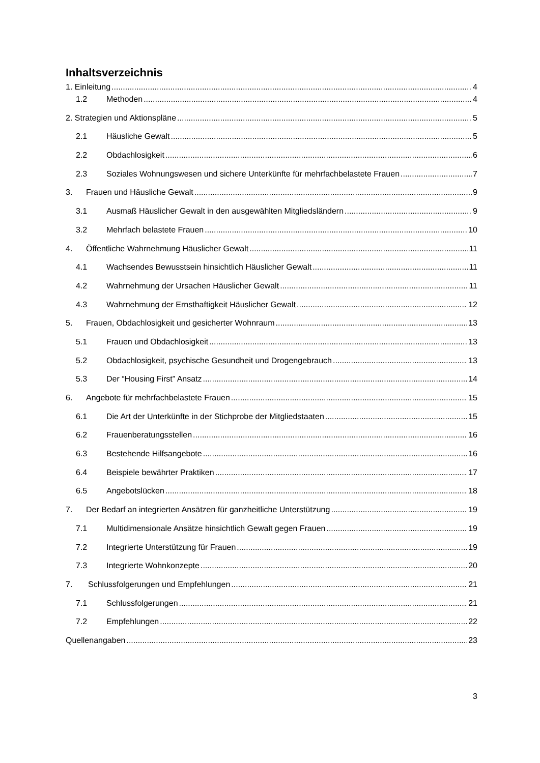Inhaltsverzeichnis
1. Einleitung 4
1.2 Methoden 4
2. Strategien und Aktionspläne 5
2.1 Häusliche Gewalt 5
2.2 Obdachlosigkeit 6
2.3 Soziales Wohnungswesen und sichere Unterkünfte für mehrfachbelastete Frauen 7
3. Frauen und Häusliche Gewalt 9
3.1 Ausmaß Häuslicher Gewalt in den ausgewählten Mitgliedsländern 9
3.2 Mehrfach belastete Frauen 10
4. Öffentliche Wahrnehmung Häuslicher Gewalt 11
4.1 Wachsendes Bewusstsein hinsichtlich Häuslicher Gewalt 11
4.2 Wahrnehmung der Ursachen Häuslicher Gewalt 11
4.3 Wahrnehmung der Ernsthaftigkeit Häuslicher Gewalt 12
5. Frauen, Obdachlosigkeit und gesicherter Wohnraum 13
5.1 Frauen und Obdachlosigkeit 13
5.2 Obdachlosigkeit, psychische Gesundheit und Drogengebrauch 13
5.3 Der “Housing First” Ansatz 14
6. Angebote für mehrfachbelastete Frauen 15
6.1 Die Art der Unterkünfte in der Stichprobe der Mitgliedstaaten 15
6.2 Frauenberatungsstellen 16
6.3 Bestehende Hilfsangebote 16
6.4 Beispiele bewährter Praktiken 17
6.5 Angebotslücken 18
7. Der Bedarf an integrierten Ansätzen für ganzheitliche Unterstützung 19
7.1 Multidimensionale Ansätze hinsichtlich Gewalt gegen Frauen 19
7.2 Integrierte Unterstützung für Frauen 19
7.3 Integrierte Wohnkonzepte 20
7. Schlussfolgerungen und Empfehlungen 21
7.1 Schlussfolgerungen 21
7.2 Empfehlungen 22
Quellenangaben 23
3